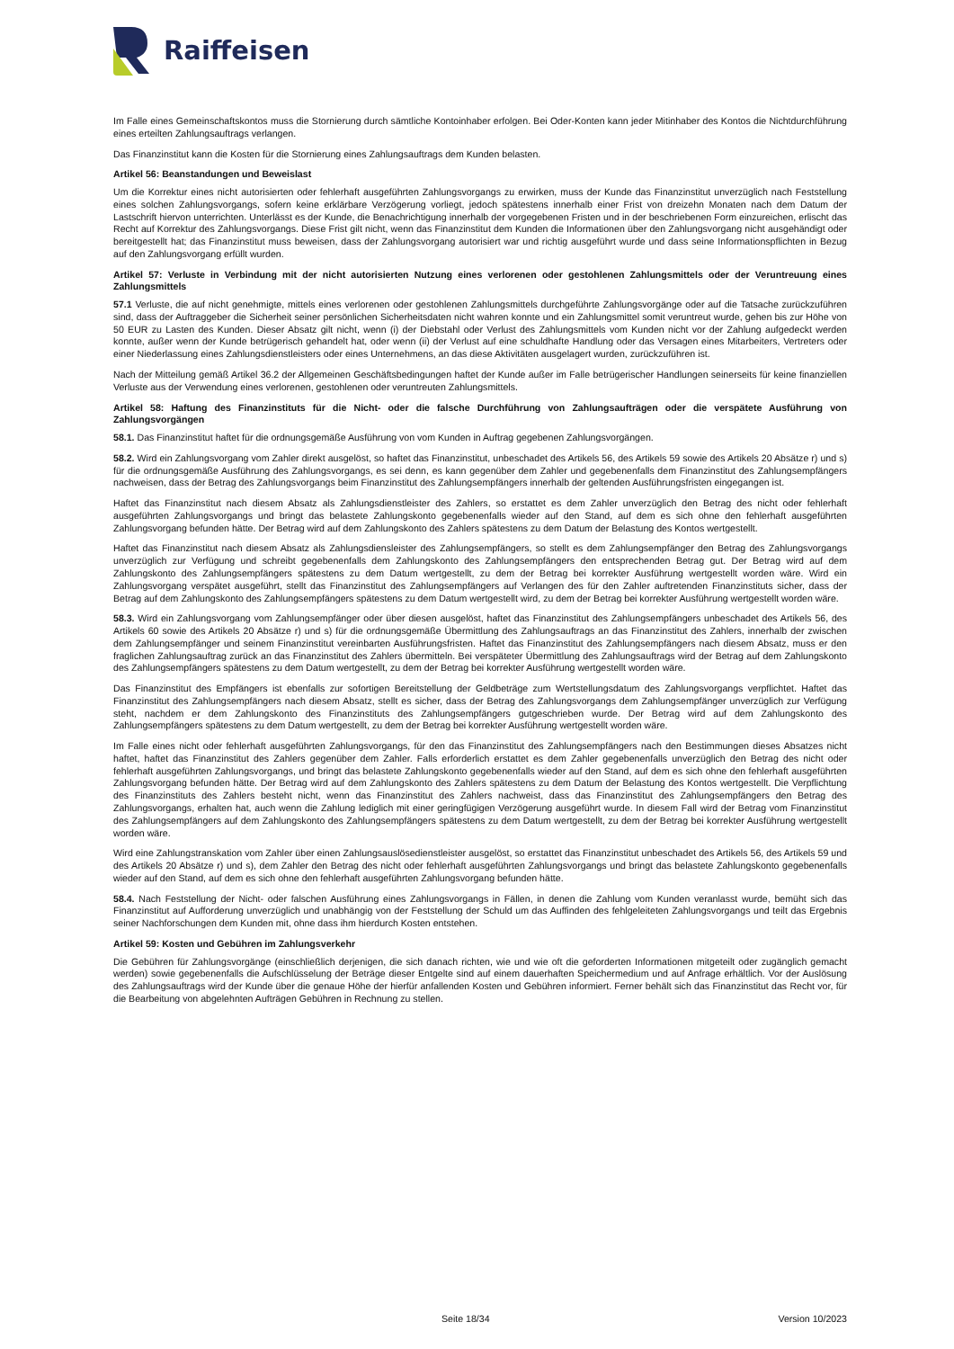Raiffeisen
Im Falle eines Gemeinschaftskontos muss die Stornierung durch sämtliche Kontoinhaber erfolgen. Bei Oder-Konten kann jeder Mitinhaber des Kontos die Nichtdurchführung eines erteilten Zahlungsauftrags verlangen.
Das Finanzinstitut kann die Kosten für die Stornierung eines Zahlungsauftrags dem Kunden belasten.
Artikel 56: Beanstandungen und Beweislast
Um die Korrektur eines nicht autorisierten oder fehlerhaft ausgeführten Zahlungsvorgangs zu erwirken, muss der Kunde das Finanzinstitut unverzüglich nach Feststellung eines solchen Zahlungsvorgangs, sofern keine erklärbare Verzögerung vorliegt, jedoch spätestens innerhalb einer Frist von dreizehn Monaten nach dem Datum der Lastschrift hiervon unterrichten. Unterlässt es der Kunde, die Benachrichtigung innerhalb der vorgegebenen Fristen und in der beschriebenen Form einzureichen, erlischt das Recht auf Korrektur des Zahlungsvorgangs. Diese Frist gilt nicht, wenn das Finanzinstitut dem Kunden die Informationen über den Zahlungsvorgang nicht ausgehändigt oder bereitgestellt hat; das Finanzinstitut muss beweisen, dass der Zahlungsvorgang autorisiert war und richtig ausgeführt wurde und dass seine Informationspflichten in Bezug auf den Zahlungsvorgang erfüllt wurden.
Artikel 57: Verluste in Verbindung mit der nicht autorisierten Nutzung eines verlorenen oder gestohlenen Zahlungsmittels oder der Veruntreuung eines Zahlungsmittels
57.1 Verluste, die auf nicht genehmigte, mittels eines verlorenen oder gestohlenen Zahlungsmittels durchgeführte Zahlungsvorgänge oder auf die Tatsache zurückzuführen sind, dass der Auftraggeber die Sicherheit seiner persönlichen Sicherheitsdaten nicht wahren konnte und ein Zahlungsmittel somit veruntreut wurde, gehen bis zur Höhe von 50 EUR zu Lasten des Kunden. Dieser Absatz gilt nicht, wenn (i) der Diebstahl oder Verlust des Zahlungsmittels vom Kunden nicht vor der Zahlung aufgedeckt werden konnte, außer wenn der Kunde betrügerisch gehandelt hat, oder wenn (ii) der Verlust auf eine schuldhafte Handlung oder das Versagen eines Mitarbeiters, Vertreters oder einer Niederlassung eines Zahlungsdienstleisters oder eines Unternehmens, an das diese Aktivitäten ausgelagert wurden, zurückzuführen ist.
Nach der Mitteilung gemäß Artikel 36.2 der Allgemeinen Geschäftsbedingungen haftet der Kunde außer im Falle betrügerischer Handlungen seinerseits für keine finanziellen Verluste aus der Verwendung eines verlorenen, gestohlenen oder veruntreuten Zahlungsmittels.
Artikel 58: Haftung des Finanzinstituts für die Nicht- oder die falsche Durchführung von Zahlungsaufträgen oder die verspätete Ausführung von Zahlungsvorgängen
58.1. Das Finanzinstitut haftet für die ordnungsgemäße Ausführung von vom Kunden in Auftrag gegebenen Zahlungsvorgängen.
58.2. Wird ein Zahlungsvorgang vom Zahler direkt ausgelöst, so haftet das Finanzinstitut, unbeschadet des Artikels 56, des Artikels 59 sowie des Artikels 20 Absätze r) und s) für die ordnungsgemäße Ausführung des Zahlungsvorgangs, es sei denn, es kann gegenüber dem Zahler und gegebenenfalls dem Finanzinstitut des Zahlungsempfängers nachweisen, dass der Betrag des Zahlungsvorgangs beim Finanzinstitut des Zahlungsempfängers innerhalb der geltenden Ausführungsfristen eingegangen ist.
Haftet das Finanzinstitut nach diesem Absatz als Zahlungsdienstleister des Zahlers, so erstattet es dem Zahler unverzüglich den Betrag des nicht oder fehlerhaft ausgeführten Zahlungsvorgangs und bringt das belastete Zahlungskonto gegebenenfalls wieder auf den Stand, auf dem es sich ohne den fehlerhaft ausgeführten Zahlungsvorgang befunden hätte. Der Betrag wird auf dem Zahlungskonto des Zahlers spätestens zu dem Datum der Belastung des Kontos wertgestellt.
Haftet das Finanzinstitut nach diesem Absatz als Zahlungsdiensleister des Zahlungsempfängers, so stellt es dem Zahlungsempfänger den Betrag des Zahlungsvorgangs unverzüglich zur Verfügung und schreibt gegebenenfalls dem Zahlungskonto des Zahlungsempfängers den entsprechenden Betrag gut. Der Betrag wird auf dem Zahlungskonto des Zahlungsempfängers spätestens zu dem Datum wertgestellt, zu dem der Betrag bei korrekter Ausführung wertgestellt worden wäre. Wird ein Zahlungsvorgang verspätet ausgeführt, stellt das Finanzinstitut des Zahlungsempfängers auf Verlangen des für den Zahler auftretenden Finanzinstituts sicher, dass der Betrag auf dem Zahlungskonto des Zahlungsempfängers spätestens zu dem Datum wertgestellt wird, zu dem der Betrag bei korrekter Ausführung wertgestellt worden wäre.
58.3. Wird ein Zahlungsvorgang vom Zahlungsempfänger oder über diesen ausgelöst, haftet das Finanzinstitut des Zahlungsempfängers unbeschadet des Artikels 56, des Artikels 60 sowie des Artikels 20 Absätze r) und s) für die ordnungsgemäße Übermittlung des Zahlungsauftrags an das Finanzinstitut des Zahlers, innerhalb der zwischen dem Zahlungsempfänger und seinem Finanzinstitut vereinbarten Ausführungsfristen. Haftet das Finanzinstitut des Zahlungsempfängers nach diesem Absatz, muss er den fraglichen Zahlungsauftrag zurück an das Finanzinstitut des Zahlers übermitteln. Bei verspäteter Übermittlung des Zahlungsauftrags wird der Betrag auf dem Zahlungskonto des Zahlungsempfängers spätestens zu dem Datum wertgestellt, zu dem der Betrag bei korrekter Ausführung wertgestellt worden wäre.
Das Finanzinstitut des Empfängers ist ebenfalls zur sofortigen Bereitstellung der Geldbeträge zum Wertstellungsdatum des Zahlungsvorgangs verpflichtet. Haftet das Finanzinstitut des Zahlungsempfängers nach diesem Absatz, stellt es sicher, dass der Betrag des Zahlungsvorgangs dem Zahlungsempfänger unverzüglich zur Verfügung steht, nachdem er dem Zahlungskonto des Finanzinstituts des Zahlungsempfängers gutgeschrieben wurde. Der Betrag wird auf dem Zahlungskonto des Zahlungsempfängers spätestens zu dem Datum wertgestellt, zu dem der Betrag bei korrekter Ausführung wertgestellt worden wäre.
Im Falle eines nicht oder fehlerhaft ausgeführten Zahlungsvorgangs, für den das Finanzinstitut des Zahlungsempfängers nach den Bestimmungen dieses Absatzes nicht haftet, haftet das Finanzinstitut des Zahlers gegenüber dem Zahler. Falls erforderlich erstattet es dem Zahler gegebenenfalls unverzüglich den Betrag des nicht oder fehlerhaft ausgeführten Zahlungsvorgangs, und bringt das belastete Zahlungskonto gegebenenfalls wieder auf den Stand, auf dem es sich ohne den fehlerhaft ausgeführten Zahlungsvorgang befunden hätte. Der Betrag wird auf dem Zahlungskonto des Zahlers spätestens zu dem Datum der Belastung des Kontos wertgestellt. Die Verpflichtung des Finanzinstituts des Zahlers besteht nicht, wenn das Finanzinstitut des Zahlers nachweist, dass das Finanzinstitut des Zahlungsempfängers den Betrag des Zahlungsvorgangs, erhalten hat, auch wenn die Zahlung lediglich mit einer geringfügigen Verzögerung ausgeführt wurde. In diesem Fall wird der Betrag vom Finanzinstitut des Zahlungsempfängers auf dem Zahlungskonto des Zahlungsempfängers spätestens zu dem Datum wertgestellt, zu dem der Betrag bei korrekter Ausführung wertgestellt worden wäre.
Wird eine Zahlungstranskation vom Zahler über einen Zahlungsauslösedienstleister ausgelöst, so erstattet das Finanzinstitut unbeschadet des Artikels 56, des Artikels 59 und des Artikels 20 Absätze r) und s), dem Zahler den Betrag des nicht oder fehlerhaft ausgeführten Zahlungsvorgangs und bringt das belastete Zahlungskonto gegebenenfalls wieder auf den Stand, auf dem es sich ohne den fehlerhaft ausgeführten Zahlungsvorgang befunden hätte.
58.4. Nach Feststellung der Nicht- oder falschen Ausführung eines Zahlungsvorgangs in Fällen, in denen die Zahlung vom Kunden veranlasst wurde, bemüht sich das Finanzinstitut auf Aufforderung unverzüglich und unabhängig von der Feststellung der Schuld um das Auffinden des fehlgeleiteten Zahlungsvorgangs und teilt das Ergebnis seiner Nachforschungen dem Kunden mit, ohne dass ihm hierdurch Kosten entstehen.
Artikel 59: Kosten und Gebühren im Zahlungsverkehr
Die Gebühren für Zahlungsvorgänge (einschließlich derjenigen, die sich danach richten, wie und wie oft die geforderten Informationen mitgeteilt oder zugänglich gemacht werden) sowie gegebenenfalls die Aufschlüsselung der Beträge dieser Entgelte sind auf einem dauerhaften Speichermedium und auf Anfrage erhältlich. Vor der Auslösung des Zahlungsauftrags wird der Kunde über die genaue Höhe der hierfür anfallenden Kosten und Gebühren informiert. Ferner behält sich das Finanzinstitut das Recht vor, für die Bearbeitung von abgelehnten Aufträgen Gebühren in Rechnung zu stellen.
Seite 18/34 Version 10/2023